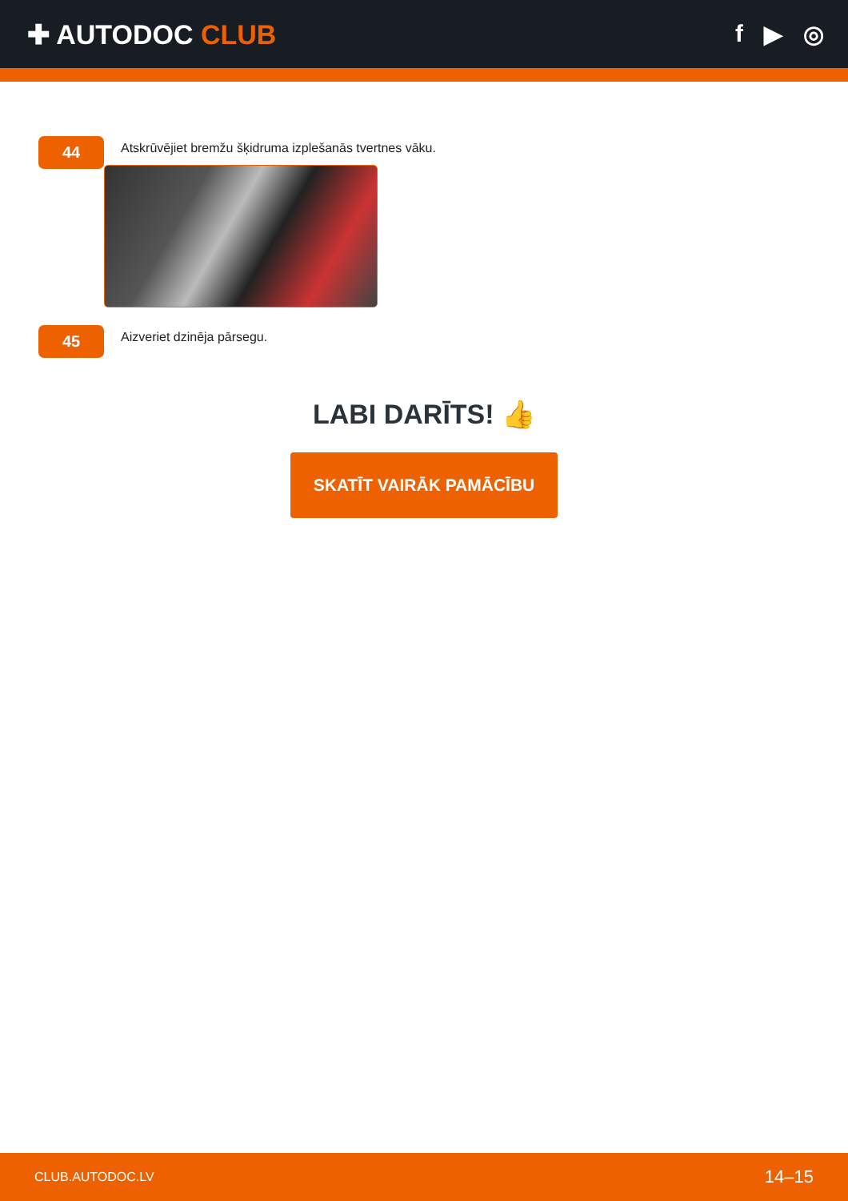✚ AUTODOC CLUB f ▶ ◎
44
Atskrūvējiet bremžu šķidruma izplešanās tvertnes vāku.
45
Aizveriet dzinēja pārsegu.
LABI DARĪTS! 👍
SKATĪT VAIRĀK PAMĀCĪBU
CLUB.AUTODOC.LV 14–15